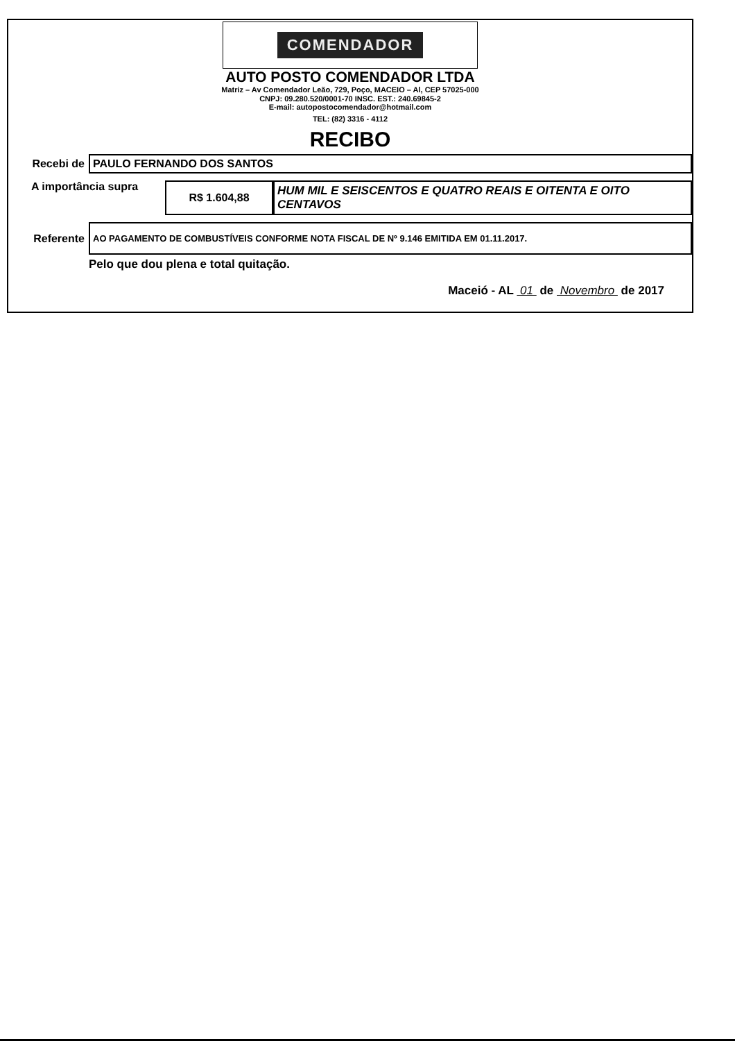COMENDADOR
AUTO POSTO COMENDADOR LTDA
Matriz – Av Comendador Leão, 729, Poço, MACEIO – Al, CEP 57025-000
CNPJ: 09.280.520/0001-70 INSC. EST.: 240.69845-2
E-mail: autopostocomendador@hotmail.com
TEL: (82) 3316 - 4112
RECIBO
Recebi de
PAULO FERNANDO DOS SANTOS
A importância supra
R$ 1.604,88
HUM MIL E SEISCENTOS E QUATRO REAIS E OITENTA E OITO CENTAVOS
Referente
AO PAGAMENTO DE COMBUSTÍVEIS CONFORME NOTA FISCAL DE Nº 9.146 EMITIDA EM 01.11.2017.
Pelo que dou plena e total quitação.
Maceió - AL 01 de Novembro de 2017